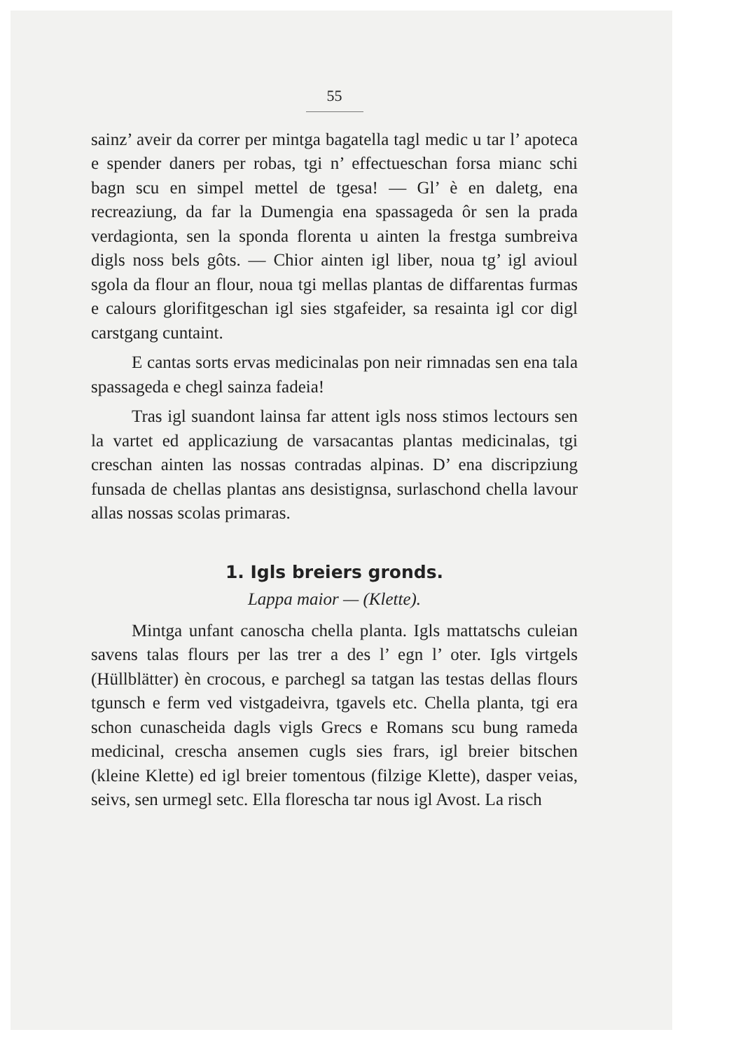55
sainz’ aveir da correr per mintga bagatella tagl medic u tar l’ apoteca e spender daners per robas, tgi n’ effectueschan forsa mianc schi bagn scu en simpel mettel de tgesa! — Gl’ è en daletg, ena recreaziung, da far la Dumengia ena spassageda ôr sen la prada verdagionta, sen la sponda florenta u ainten la frestga sumbreiva digls noss bels gôts. — Chior ainten igl liber, noua tg’ igl avioul sgola da flour an flour, noua tgi mellas plantas de diffarentas furmas e calours glorifitgeschan igl sies stgafeider, sa resainta igl cor digl carstgang cuntaint.
E cantas sorts ervas medicinalas pon neir rimnadas sen ena tala spassageda e chegl sainza fadeia!
Tras igl suandont lainsa far attent igls noss stimos lectours sen la vartet ed applicaziung de varsacantas plantas medicinalas, tgi creschan ainten las nossas contradas alpinas. D’ ena discripziung funsada de chellas plantas ans desistignsa, surlaschond chella lavour allas nossas scolas primaras.
1. Igls breiers gronds.
Lappa maior — (Klette).
Mintga unfant canoscha chella planta. Igls mattatschs culeian savens talas flours per las trer a des l’ egn l’ oter. Igls virtgels (Hüllblätter) èn crocous, e parchegl sa tatgan las testas dellas flours tgunsch e ferm ved vistgadeivra, tgavels etc. Chella planta, tgi era schon cunascheida dagls vigls Grecs e Romans scu bung rameda medicinal, crescha ansemen cugls sies frars, igl breier bitschen (kleine Klette) ed igl breier tomentous (filzige Klette), dasper veias, seivs, sen urmegl setc. Ella florescha tar nous igl Avost. La risch